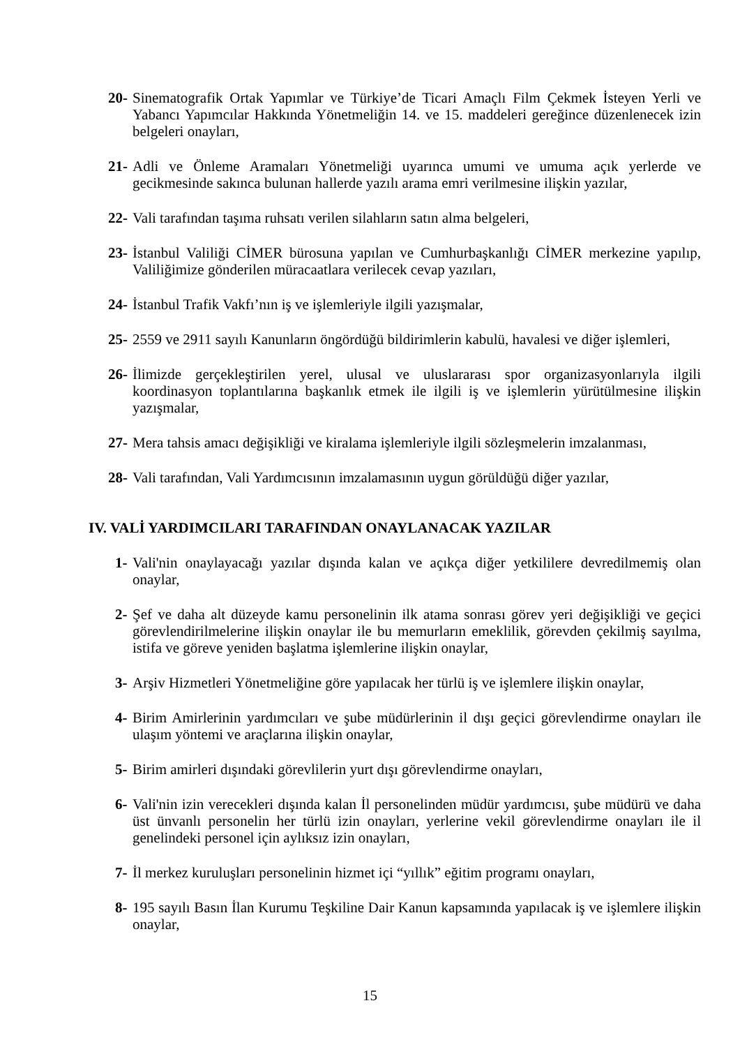20- Sinematografik Ortak Yapımlar ve Türkiye’de Ticari Amaçlı Film Çekmek İsteyen Yerli ve Yabancı Yapımcılar Hakkında Yönetmeliğin 14. ve 15. maddeleri gereğince düzenlenecek izin belgeleri onayları,
21- Adli ve Önleme Aramaları Yönetmeliği uyarınca umumi ve umuma açık yerlerde ve gecikmesinde sakınca bulunan hallerde yazılı arama emri verilmesine ilişkin yazılar,
22- Vali tarafından taşıma ruhsatı verilen silahların satın alma belgeleri,
23- İstanbul Valiliği CİMER bürosuna yapılan ve Cumhurbaşkanlığı CİMER merkezine yapılıp, Valiliğimize gönderilen müracaatlara verilecek cevap yazıları,
24- İstanbul Trafik Vakfı’nın iş ve işlemleriyle ilgili yazışmalar,
25- 2559 ve 2911 sayılı Kanunların öngördüğü bildirimlerin kabulü, havalesi ve diğer işlemleri,
26- İlimizde gerçekleştirilen yerel, ulusal ve uluslararası spor organizasyonlarıyla ilgili koordinasyon toplantılarına başkanlık etmek ile ilgili iş ve işlemlerin yürütülmesine ilişkin yazışmalar,
27- Mera tahsis amacı değişikliği ve kiralama işlemleriyle ilgili sözleşmelerin imzalanması,
28- Vali tarafından, Vali Yardımcısının imzalamasının uygun görüldüğü diğer yazılar,
IV. VALİ YARDIMCILARI TARAFINDAN ONAYLANACAK YAZILAR
1- Vali'nin onaylayacağı yazılar dışında kalan ve açıkça diğer yetkililere devredilmemiş olan onaylar,
2- Şef ve daha alt düzeyde kamu personelinin ilk atama sonrası görev yeri değişikliği ve geçici görevlendirilmelerine ilişkin onaylar ile bu memurların emeklilik, görevden çekilmiş sayılma, istifa ve göreve yeniden başlatma işlemlerine ilişkin onaylar,
3- Arşiv Hizmetleri Yönetmeliğine göre yapılacak her türlü iş ve işlemlere ilişkin onaylar,
4- Birim Amirlerinin yardımcıları ve şube müdürlerinin il dışı geçici görevlendirme onayları ile ulaşım yöntemi ve araçlarına ilişkin onaylar,
5- Birim amirleri dışındaki görevlilerin yurt dışı görevlendirme onayları,
6- Vali'nin izin verecekleri dışında kalan İl personelinden müdür yardımcısı, şube müdürü ve daha üst ünvanlı personelin her türlü izin onayları, yerlerine vekil görevlendirme onayları ile il genelindeki personel için aylıksız izin onayları,
7- İl merkez kuruluşları personelinin hizmet içi “yıllık” eğitim programı onayları,
8- 195 sayılı Basın İlan Kurumu Teşkiline Dair Kanun kapsamında yapılacak iş ve işlemlere ilişkin onaylar,
15